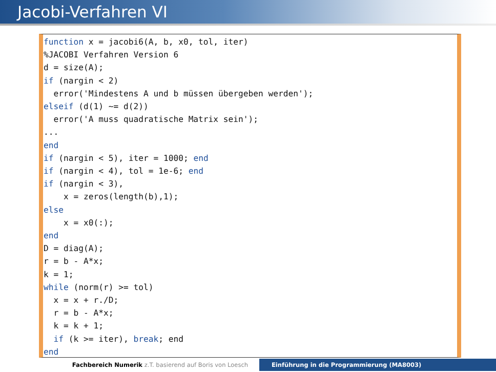Jacobi-Verfahren VI
function x = jacobi6(A, b, x0, tol, iter)
%JACOBI Verfahren Version 6
d = size(A);
if (nargin < 2)
  error('Mindestens A und b müssen übergeben werden');
elseif (d(1) ~= d(2))
  error('A muss quadratische Matrix sein');
...
end
if (nargin < 5), iter = 1000; end
if (nargin < 4), tol = 1e-6; end
if (nargin < 3),
    x = zeros(length(b),1);
else
    x = x0(:);
end
D = diag(A);
r = b - A*x;
k = 1;
while (norm(r) >= tol)
  x = x + r./D;
  r = b - A*x;
  k = k + 1;
  if (k >= iter), break; end
end
Fachbereich Numerik z.T. basierend auf Boris von Loesch Einführung in die Programmierung (MA8003)